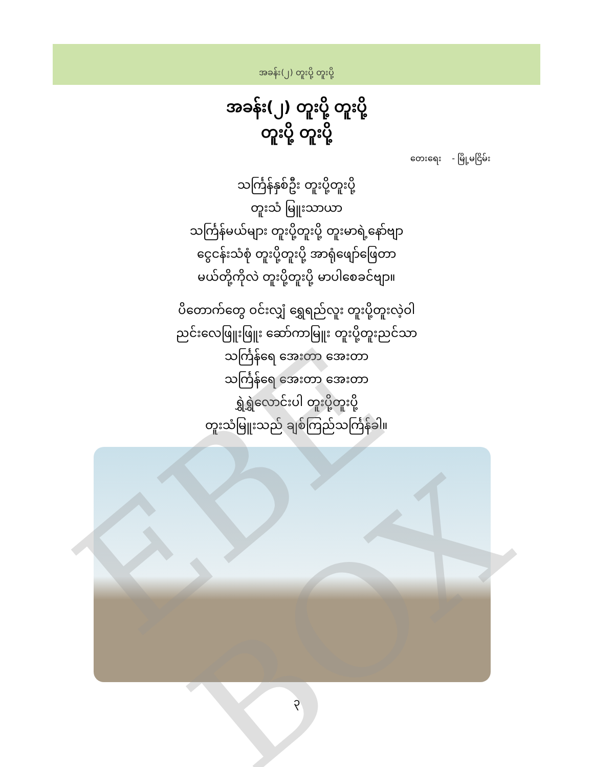အခန်း(၂) တူးပို့ တူးပို့
အခန်း(၂) တူးပို့ တူးပို့
တူးပို့ တူးပို့
တေးရေး - မြို့မငြိမ်း
သင်္ကြန်နှစ်ဦး တူးပို့တူးပို့
တူးသံ မြူးသာယာ
သင်္ကြန်မယ်များ တူးပို့တူးပို့ တူးမာရဲ့နော်ဗျာ
ငွေငန်းသံစုံ တူးပို့တူးပို့ အာရုံဖျော်ဖြေတာ
မယ်တို့ကိုလဲ တူးပို့တူးပို့ မာပါစေခင်ဗျာ။
ပိတောက်တွေ ဝင်းလျှံ ရွှေရည်လူး တူးပို့တူးလဲ့ဝါ
ညင်းလေဖြူးဖြူး ဆော်ကာမြူး တူးပို့တူးညင်သာ
သင်္ကြန်ရေ အေးတာ အေးတာ
သင်္ကြန်ရေ အေးတာ အေးတာ
ရွှဲရွှဲလောင်းပါ တူးပို့တူးပို့
တူးသံမြူးသည် ချစ်ကြည်သင်္ကြန်ခါ။
၃
EBE BOX